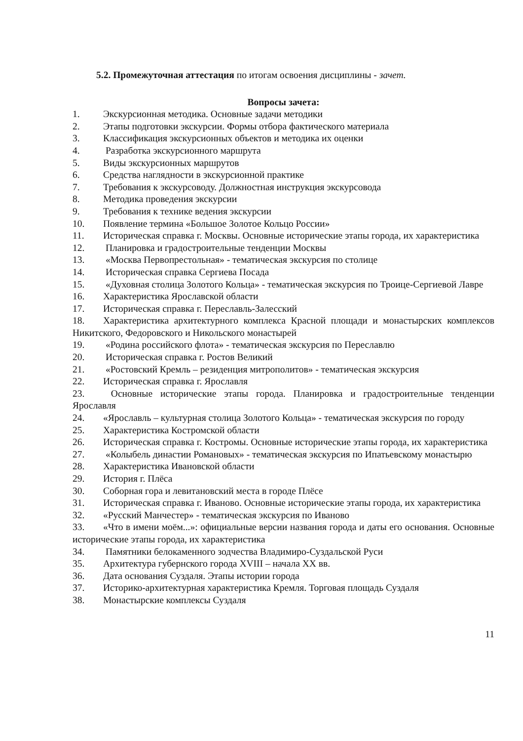5.2. Промежуточная аттестация по итогам освоения дисциплины - зачет.
Вопросы зачета:
1. Экскурсионная методика. Основные задачи методики
2. Этапы подготовки экскурсии. Формы отбора фактического материала
3. Классификация экскурсионных объектов и методика их оценки
4. Разработка экскурсионного маршрута
5. Виды экскурсионных маршрутов
6. Средства наглядности в экскурсионной практике
7. Требования к экскурсоводу. Должностная инструкция экскурсовода
8. Методика проведения экскурсии
9. Требования к технике ведения экскурсии
10. Появление термина «Большое Золотое Кольцо России»
11. Историческая справка г. Москвы. Основные исторические этапы города, их характеристика
12. Планировка и градостроительные тенденции Москвы
13. «Москва Первопрестольная» - тематическая экскурсия по столице
14. Историческая справка Сергиева Посада
15. «Духовная столица Золотого Кольца» - тематическая экскурсия по Троице-Сергиевой Лавре
16. Характеристика Ярославской области
17. Историческая справка г. Переславль-Залесский
18. Характеристика архитектурного комплекса Красной площади и монастырских комплексов Никитского, Федоровского и Никольского монастырей
19. «Родина российского флота» - тематическая экскурсия по Переславлю
20. Историческая справка г. Ростов Великий
21. «Ростовский Кремль – резиденция митрополитов» - тематическая экскурсия
22. Историческая справка г. Ярославля
23. Основные исторические этапы города. Планировка и градостроительные тенденции Ярославля
24. «Ярославль – культурная столица Золотого Кольца» - тематическая экскурсия по городу
25. Характеристика Костромской области
26. Историческая справка г. Костромы. Основные исторические этапы города, их характеристика
27. «Колыбель династии Романовых» - тематическая экскурсия по Ипатьевскому монастырю
28. Характеристика Ивановской области
29. История г. Плёса
30. Соборная гора и левитановский места в городе Плёсе
31. Историческая справка г. Иваново. Основные исторические этапы города, их характеристика
32. «Русский Манчестер» - тематическая экскурсия по Иваново
33. «Что в имени моём...»: официальные версии названия города и даты его основания. Основные исторические этапы города, их характеристика
34. Памятники белокаменного зодчества Владимиро-Суздальской Руси
35. Архитектура губернского города XVIII – начала XX вв.
36. Дата основания Суздаля. Этапы истории города
37. Историко-архитектурная характеристика Кремля. Торговая площадь Суздаля
38. Монастырские комплексы Суздаля
11